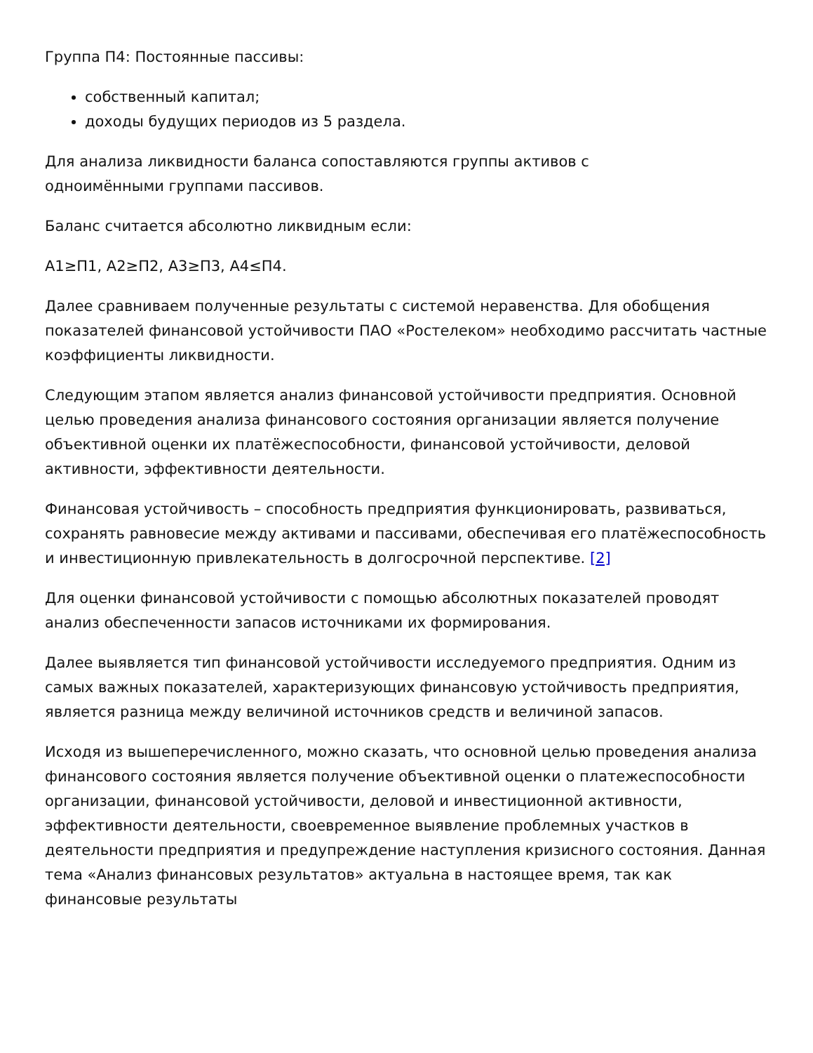Группа П4: Постоянные пассивы:
собственный капитал;
доходы будущих периодов из 5 раздела.
Для анализа ликвидности баланса сопоставляются группы активов с
одноимёнными группами пассивов.
Баланс считается абсолютно ликвидным если:
А1≥П1, А2≥П2, А3≥П3, А4≤П4.
Далее сравниваем полученные результаты с системой неравенства. Для обобщения показателей финансовой устойчивости ПАО «Ростелеком» необходимо рассчитать частные коэффициенты ликвидности.
Следующим этапом является анализ финансовой устойчивости предприятия. Основной целью проведения анализа финансового состояния организации является получение объективной оценки их платёжеспособности, финансовой устойчивости, деловой активности, эффективности деятельности.
Финансовая устойчивость – способность предприятия функционировать, развиваться, сохранять равновесие между активами и пассивами, обеспечивая его платёжеспособность и инвестиционную привлекательность в долгосрочной перспективе. [2]
Для оценки финансовой устойчивости с помощью абсолютных показателей проводят анализ обеспеченности запасов источниками их формирования.
Далее выявляется тип финансовой устойчивости исследуемого предприятия. Одним из самых важных показателей, характеризующих финансовую устойчивость предприятия, является разница между величиной источников средств и величиной запасов.
Исходя из вышеперечисленного, можно сказать, что основной целью проведения анализа финансового состояния является получение объективной оценки о платежеспособности организации, финансовой устойчивости, деловой и инвестиционной активности, эффективности деятельности, своевременное выявление проблемных участков в деятельности предприятия и предупреждение наступления кризисного состояния. Данная тема «Анализ финансовых результатов» актуальна в настоящее время, так как финансовые результаты